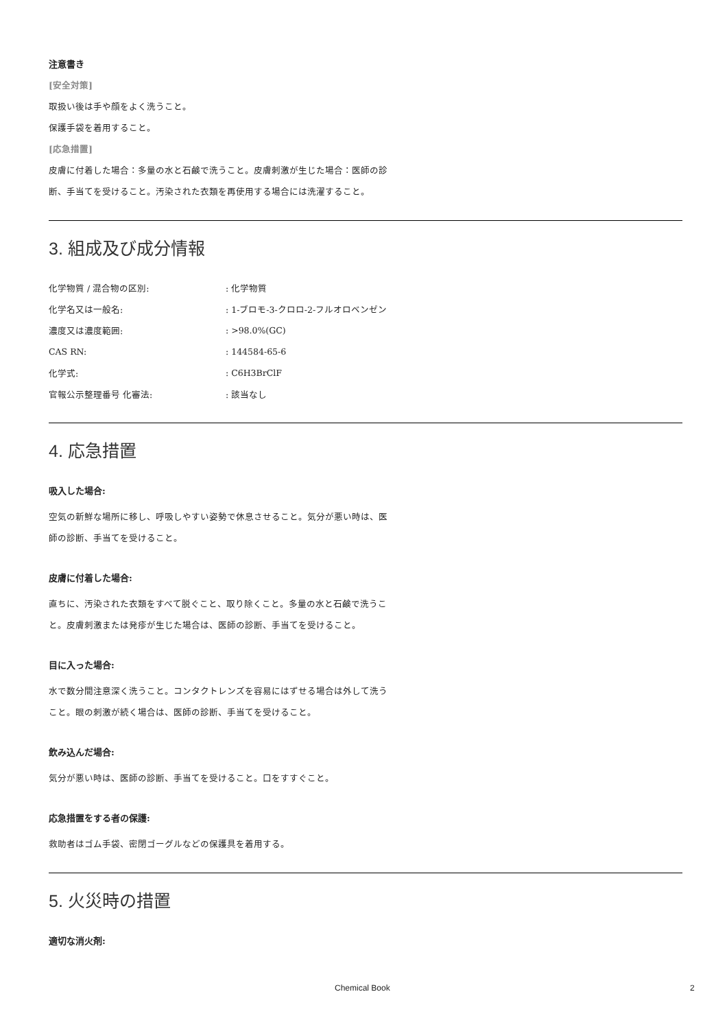注意書き
[安全対策]
取扱い後は手や顔をよく洗うこと。
保護手袋を着用すること。
[応急措置]
皮膚に付着した場合：多量の水と石鹸で洗うこと。皮膚刺激が生じた場合：医師の診断、手当てを受けること。汚染された衣類を再使用する場合には洗濯すること。
3. 組成及び成分情報
| 化学物質 / 混合物の区別: | : 化学物質 |
| 化学名又は一般名: | : 1-ブロモ-3-クロロ-2-フルオロベンゼン |
| 濃度又は濃度範囲: | : >98.0%(GC) |
| CAS RN: | : 144584-65-6 |
| 化学式: | : C6H3BrClF |
| 官報公示整理番号 化審法: | : 該当なし |
4. 応急措置
吸入した場合:
空気の新鮮な場所に移し、呼吸しやすい姿勢で休息させること。気分が悪い時は、医師の診断、手当てを受けること。
皮膚に付着した場合:
直ちに、汚染された衣類をすべて脱ぐこと、取り除くこと。多量の水と石鹸で洗うこと。皮膚刺激または発疹が生じた場合は、医師の診断、手当てを受けること。
目に入った場合:
水で数分間注意深く洗うこと。コンタクトレンズを容易にはずせる場合は外して洗うこと。眼の刺激が続く場合は、医師の診断、手当てを受けること。
飲み込んだ場合:
気分が悪い時は、医師の診断、手当てを受けること。口をすすぐこと。
応急措置をする者の保護:
救助者はゴム手袋、密閉ゴーグルなどの保護具を着用する。
5. 火災時の措置
適切な消火剤:
Chemical Book 2